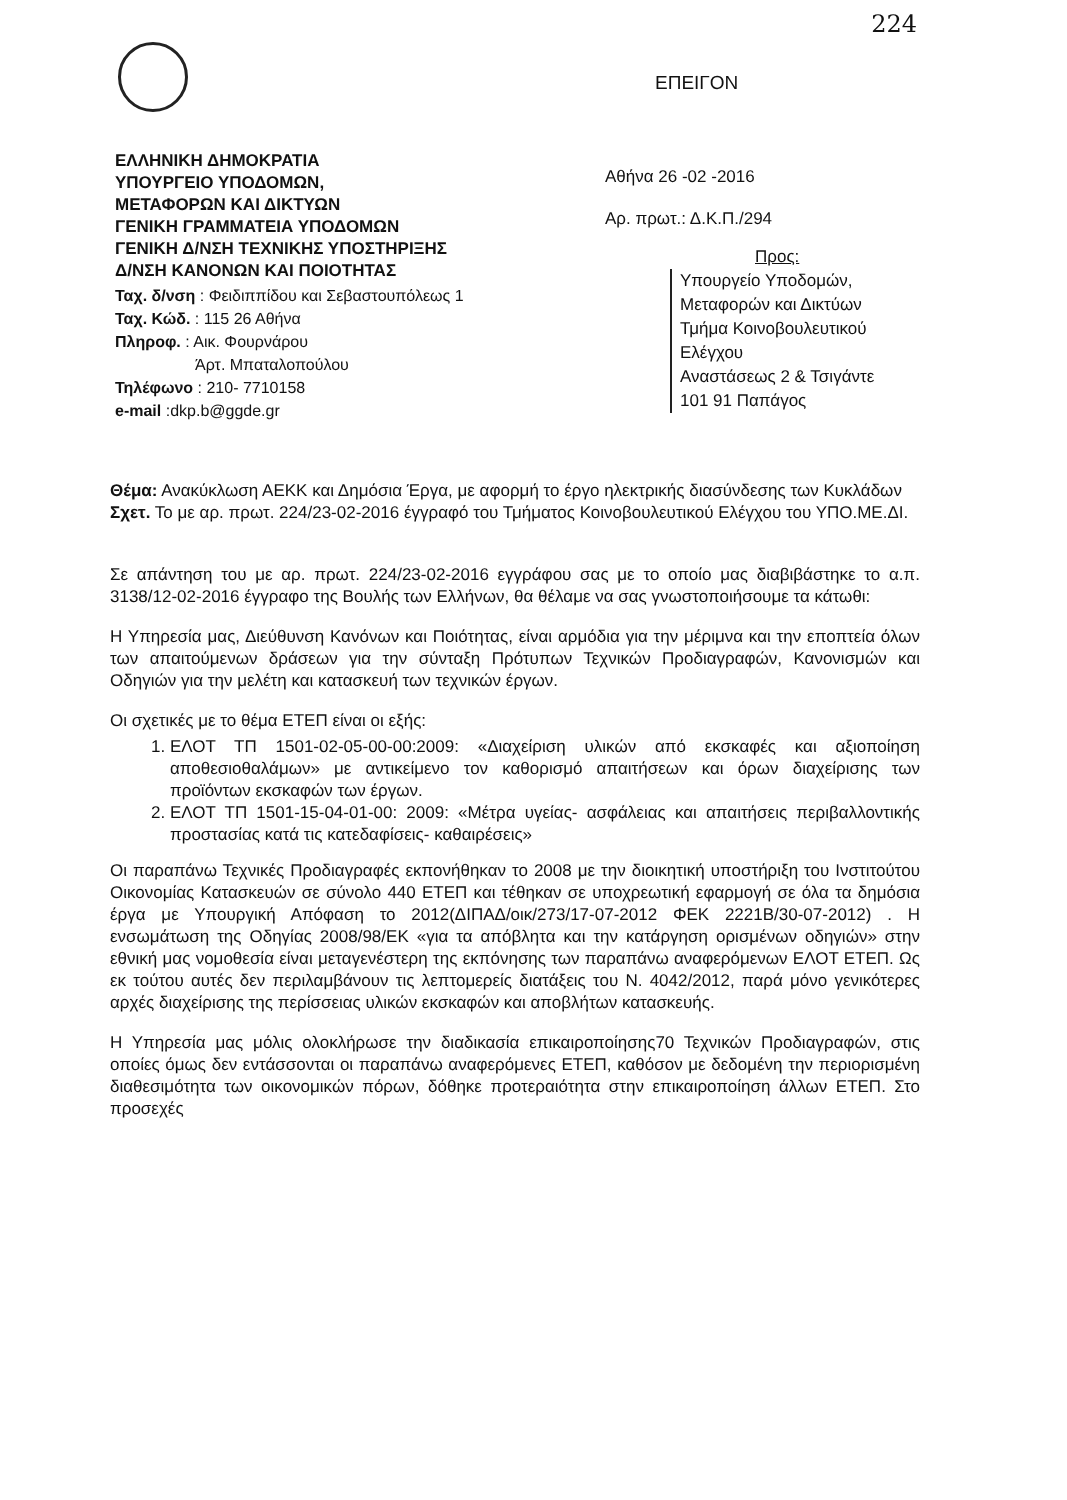224
ΕΠΕΙΓΟΝ
ΕΛΛΗΝΙΚΗ ΔΗΜΟΚΡΑΤΙΑ
ΥΠΟΥΡΓΕΙΟ ΥΠΟΔΟΜΩΝ,
ΜΕΤΑΦΟΡΩΝ ΚΑΙ ΔΙΚΤΥΩΝ
ΓΕΝΙΚΗ ΓΡΑΜΜΑΤΕΙΑ ΥΠΟΔΟΜΩΝ
ΓΕΝΙΚΗ Δ/ΝΣΗ ΤΕΧΝΙΚΗΣ ΥΠΟΣΤΗΡΙΞΗΣ
Δ/ΝΣΗ ΚΑΝΟΝΩΝ ΚΑΙ ΠΟΙΟΤΗΤΑΣ
Ταχ. δ/νση : Φειδιππίδου και Σεβαστουπόλεως 1
Ταχ. Κώδ. : 115 26 Αθήνα
Πληροφ. : Αικ. Φουρνάρου
Άρτ. Μπαταλοπούλου
Τηλέφωνο : 210- 7710158
e-mail :dkp.b@ggde.gr
Αθήνα 26 -02 -2016
Αρ. πρωτ.: Δ.Κ.Π./294
Προς:
Υπουργείο Υποδομών,
Μεταφορών και Δικτύων
Τμήμα Κοινοβουλευτικού
Ελέγχου
Αναστάσεως 2 & Τσιγάντε
101 91 Παπάγος
Θέμα: Ανακύκλωση ΑΕΚΚ και Δημόσια Έργα, με αφορμή το έργο ηλεκτρικής διασύνδεσης των Κυκλάδων
Σχετ. Το με αρ. πρωτ. 224/23-02-2016 έγγραφό του Τμήματος Κοινοβουλευτικού Ελέγχου του ΥΠΟ.ΜΕ.ΔΙ.
Σε απάντηση του με αρ. πρωτ. 224/23-02-2016 εγγράφου σας με το οποίο μας διαβιβάστηκε το α.π. 3138/12-02-2016 έγγραφο της Βουλής των Ελλήνων, θα θέλαμε να σας γνωστοποιήσουμε τα κάτωθι:
Η Υπηρεσία μας, Διεύθυνση Κανόνων και Ποιότητας, είναι αρμόδια για την μέριμνα και την εποπτεία όλων των απαιτούμενων δράσεων για την σύνταξη Πρότυπων Τεχνικών Προδιαγραφών, Κανονισμών και Οδηγιών για την μελέτη και κατασκευή των τεχνικών έργων.
Οι σχετικές με το θέμα ΕΤΕΠ είναι οι εξής:
1. ΕΛΟΤ ΤΠ 1501-02-05-00-00:2009: «Διαχείριση υλικών από εκσκαφές και αξιοποίηση αποθεσιοθαλάμων» με αντικείμενο τον καθορισμό απαιτήσεων και όρων διαχείρισης των προϊόντων εκσκαφών των έργων.
2. ΕΛΟΤ ΤΠ 1501-15-04-01-00: 2009: «Μέτρα υγείας- ασφάλειας και απαιτήσεις περιβαλλοντικής προστασίας κατά τις κατεδαφίσεις- καθαιρέσεις»
Οι παραπάνω Τεχνικές Προδιαγραφές εκπονήθηκαν το 2008 με την διοικητική υποστήριξη του Ινστιτούτου Οικονομίας Κατασκευών σε σύνολο 440 ΕΤΕΠ και τέθηκαν σε υποχρεωτική εφαρμογή σε όλα τα δημόσια έργα με Υπουργική Απόφαση το 2012(ΔΙΠΑΔ/οικ/273/17-07-2012 ΦΕΚ 2221Β/30-07-2012) . Η ενσωμάτωση της Οδηγίας 2008/98/ΕΚ «για τα απόβλητα και την κατάργηση ορισμένων οδηγιών» στην εθνική μας νομοθεσία είναι μεταγενέστερη της εκπόνησης των παραπάνω αναφερόμενων ΕΛΟΤ ΕΤΕΠ. Ως εκ τούτου αυτές δεν περιλαμβάνουν τις λεπτομερείς διατάξεις του Ν. 4042/2012, παρά μόνο γενικότερες αρχές διαχείρισης της περίσσειας υλικών εκσκαφών και αποβλήτων κατασκευής.
Η Υπηρεσία μας μόλις ολοκλήρωσε την διαδικασία επικαιροποίησης70 Τεχνικών Προδιαγραφών, στις οποίες όμως δεν εντάσσονται οι παραπάνω αναφερόμενες ΕΤΕΠ, καθόσον με δεδομένη την περιορισμένη διαθεσιμότητα των οικονομικών πόρων, δόθηκε προτεραιότητα στην επικαιροποίηση άλλων ΕΤΕΠ. Στο προσεχές